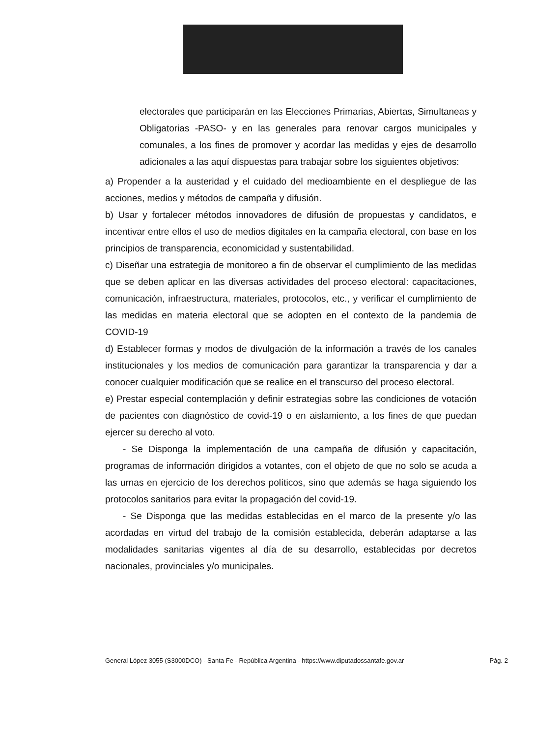electorales que participarán en las Elecciones Primarias, Abiertas, Simultaneas y Obligatorias -PASO- y en las generales para renovar cargos municipales y comunales, a los fines de promover y acordar las medidas y ejes de desarrollo adicionales a las aquí dispuestas para trabajar sobre los siguientes objetivos:
a) Propender a la austeridad y el cuidado del medioambiente en el despliegue de las acciones, medios y métodos de campaña y difusión.
b) Usar y fortalecer métodos innovadores de difusión de propuestas y candidatos, e incentivar entre ellos el uso de medios digitales en la campaña electoral, con base en los principios de transparencia, economicidad y sustentabilidad.
c) Diseñar una estrategia de monitoreo a fin de observar el cumplimiento de las medidas que se deben aplicar en las diversas actividades del proceso electoral: capacitaciones, comunicación, infraestructura, materiales, protocolos, etc., y verificar el cumplimiento de las medidas en materia electoral que se adopten en el contexto de la pandemia de COVID-19
d) Establecer formas y modos de divulgación de la información a través de los canales institucionales y los medios de comunicación para garantizar la transparencia y dar a conocer cualquier modificación que se realice en el transcurso del proceso electoral.
e) Prestar especial contemplación y definir estrategias sobre las condiciones de votación de pacientes con diagnóstico de covid-19 o en aislamiento, a los fines de que puedan ejercer su derecho al voto.
- Se Disponga la implementación de una campaña de difusión y capacitación, programas de información dirigidos a votantes, con el objeto de que no solo se acuda a las urnas en ejercicio de los derechos políticos, sino que además se haga siguiendo los protocolos sanitarios para evitar la propagación del covid-19.
- Se Disponga que las medidas establecidas en el marco de la presente y/o las acordadas en virtud del trabajo de la comisión establecida, deberán adaptarse a las modalidades sanitarias vigentes al día de su desarrollo, establecidas por decretos nacionales, provinciales y/o municipales.
General López 3055 (S3000DCO) - Santa Fe - República Argentina - https://www.diputadossantafe.gov.ar Pág. 2